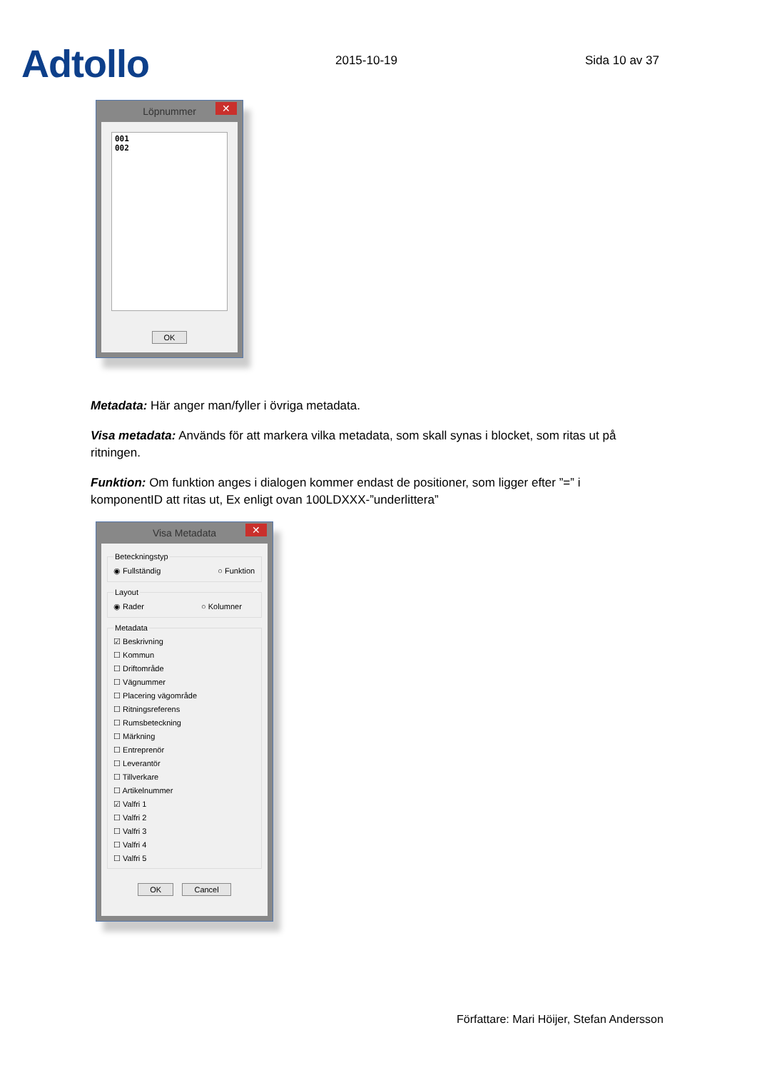Adtollo
2015-10-19
Sida 10 av 37
Löpnummer ✕
001
002
OK
Metadata: Här anger man/fyller i övriga metadata.
Visa metadata: Används för att markera vilka metadata, som skall synas i blocket, som ritas ut på ritningen.
Funktion: Om funktion anges i dialogen kommer endast de positioner, som ligger efter ”=” i komponentID att ritas ut, Ex enligt ovan 100LDXXX-”underlittera”
Visa Metadata ✕
Beteckningstyp
◉ Fullständig ○ Funktion
Layout
◉ Rader ○ Kolumner
Metadata
☑ Beskrivning
☐ Kommun
☐ Driftområde
☐ Vägnummer
☐ Placering vägområde
☐ Ritningsreferens
☐ Rumsbeteckning
☐ Märkning
☐ Entreprenör
☐ Leverantör
☐ Tillverkare
☐ Artikelnummer
☑ Valfri 1
☐ Valfri 2
☐ Valfri 3
☐ Valfri 4
☐ Valfri 5
OK Cancel
Författare: Mari Höijer, Stefan Andersson